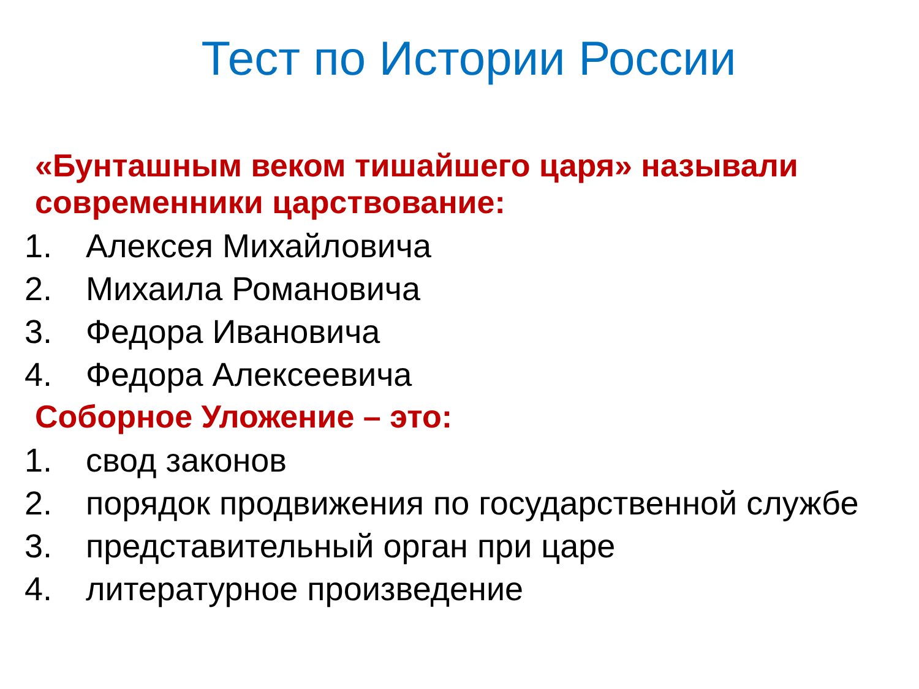Тест по Истории России
«Бунташным веком тишайшего царя» называли современники царствование:
1. Алексея Михайловича
2. Михаила Романовича
3. Федора Ивановича
4. Федора Алексеевича
Соборное Уложение – это:
1. свод законов
2. порядок продвижения по государственной службе
3. представительный орган при царе
4. литературное произведение